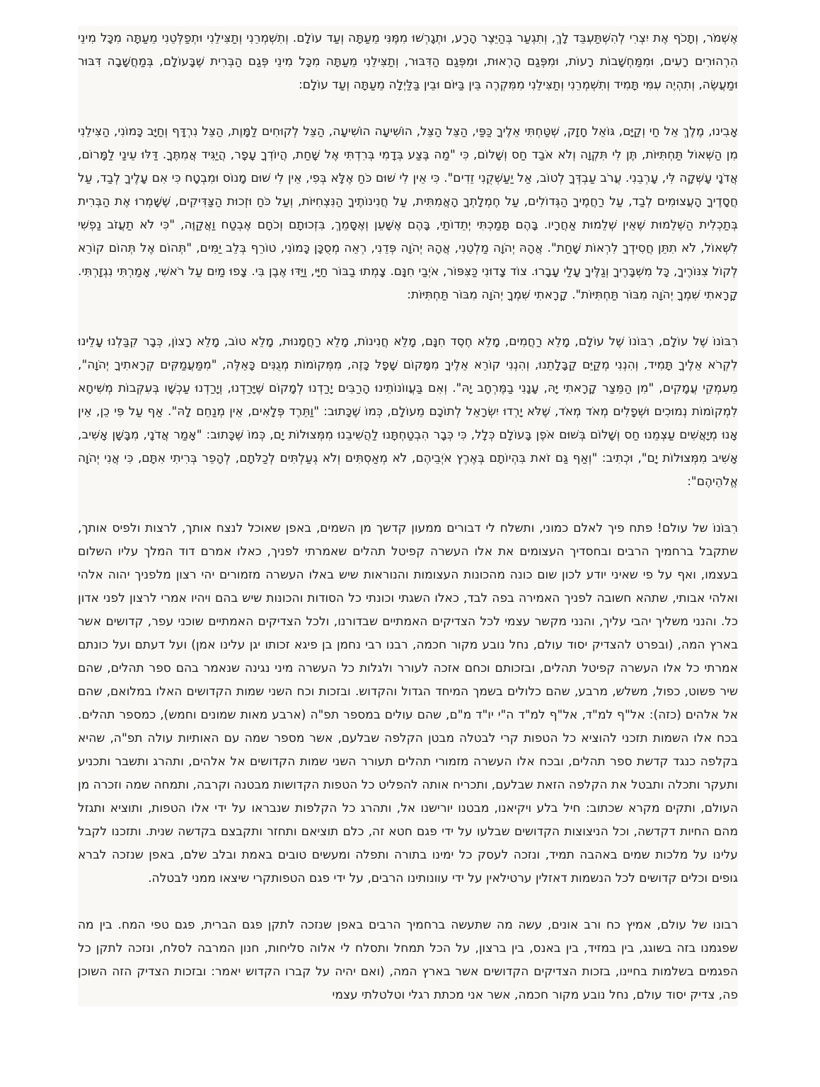אֶשְׁמֹר, וְתָכֹף אֶת יִצְרִי לְהִשְׁתַּעְבֵּד לָךְ, וְתִגְעַר בְּהַיֵּצֶר הָרָע, וּתְגָרְשׁוּ מִמֶּנִּי מֵעַתָּה וְעַד עוֹלָם. וְתִשְׁמְרֵנִי וְתַצִּילֵנִי וּתְפַלְּטֵנִי מֵעַתָּה מִכָּל מִינֵי הִרְהוּרִים רָעִים, וּמִמַּחְשָׁבוֹת רָעוֹת, וּמִפְּגַם הָרְאוּת, וּמִפְּגַם הַדִּבּוּר, וְתַצִּילֵנִי מֵעַתָּה מִכָּל מִינֵי פְּגַם הַבְּרִית שֶׁבָּעוֹלָם, בְּמַחֲשָׁבָה דִּבּוּר וּמַעֲשֶׂה, וְתִהְיֶה עִמִּי תָּמִיד וְתִשְׁמְרֵנִי וְתַצִּילֵנִי מִמִּקְרֶה בֵּין בַּיּוֹם וּבֵין בַּלַּיְלָה מֵעַתָּה וְעַד עוֹלָם:
אָבִינוּ, מֶלֶךְ אֵל חַי וְקַיָּם, גּוֹאֵל חָזָק, שְׁטַּחְתִּי אֵלֶיךָ כַּפַּי, הַצֵּל הַצֵּל, הוֹשִׁיעָה הוֹשִׁיעָה, הַצֵּל לְקוּחִים לַמָּוֶת, הַצֵּל נִרְדָּף וְחַיָּב כָּמוֹנִי, הַצִּילֵנִי מִן הַשְּׁאוֹל תַּחְתִּיּוֹת, תֶּן לִי תִּקְוָה וְלֹא אֹבַד חַס וְשָׁלוֹם, כִּי "מַה בֶּצַע בְּדָמִי בְּרִדְתִּי אֶל שָׁחַת, הֲיוֹדְךָ עָפָר, הֲיַגִּיד אֲמִתֶּךָ. דַּלּוּ עֵינַי לַמָּרוֹם, אֲדֹנָי עָשְׁקָה לִּי, עָרְבֵנִי. עֲרֹב עַבְדְּךָ לְטוֹב, אַל יַעַשְׁקֻנִי זֵדִים". כִּי אֵין לִי שׁוּם כֹּחַ אֶלָּא בְּפִי, אֵין לִי שׁוּם מָנוֹס וּמִבְטָח כִּי אִם עָלֶיךָ לְבַד, עַל חֲסָדֶיךָ הָעֲצוּמִים לְבַד, עַל רַחֲמֶיךָ הַגְּדוֹלִים, עַל חֶמְלָתְךָ הָאֲמִתִּית, עַל חֲנִינוֹתֶיךָ הַנִּצְחִיּוֹת, וְעַל כֹּחַ וּזְכוּת הַצַּדִּיקִים, שֶׁשָּׁמְרוּ אֶת הַבְּרִית בְּתַכְלִית הַשְּׁלֵמוּת שֶׁאֵין שְׁלֵמוּת אַחֲרָיו. בָּהֶם תָּמַכְתִּי יְתֵדוֹתַי, בָּהֶם אֶשָּׁעֵן וְאֶסָּמֵךְ, בִּזְכוּתָם וְכֹחָם אֶבְטַח וַאֲקַוֶּה, "כִּי לֹא תַעֲזֹב נַפְשִׁי לִשְׁאוֹל, לֹא תִתֵּן חֲסִידְךָ לִרְאוֹת שָׁחַת". אֲהָהּ יְהֹוָה מַלְטֵנִי, אֲהָהּ יְהֹוָה פְּדֵנִי, רְאֵה מְסֻכָּן כָּמוֹנִי, טוֹרֵף בְּלֵב יַמִּים, "תְּהוֹם אֶל תְּהוֹם קוֹרֵא לְקוֹל צִנּוֹרֶיךָ, כָּל מִשְׁבָּרֶיךָ וְגַלֶּיךָ עָלַי עָבָרוּ. צוֹד צָדוּנִי כַּצִּפּוֹר, אֹיְבַי חִנָּם. צָמְתוּ בַבּוֹר חַיָּי, וַיַּדּוּ אֶבֶן בִּי. צָפוּ מַיִם עַל רֹאשִׁי, אָמַרְתִּי נִגְזָרְתִּי. קָרָאתִי שִׁמְךָ יְהֹוָה מִבּוֹר תַּחְתִּיּוֹת". קָרָאתִי שִׁמְךָ יְהֹוָה מִבּוֹר תַּחְתִּיּוֹת:
רִבּוֹנוֹ שֶׁל עוֹלָם, רִבּוֹנוֹ שֶׁל עוֹלָם, מָלֵא רַחֲמִים, מָלֵא חֶסֶד חִנָּם, מָלֵא חֲנִינוֹת, מָלֵא רַחֲמָנוּת, מָלֵא טוֹב, מָלֵא רָצוֹן, כְּבָר קִבַּלְנוּ עָלֵינוּ לִקְרֹא אֵלֶיךָ תָּמִיד, וְהִנְנִי מְקַיֵּם קַבָּלָתֵנוּ, וְהִנְנִי קוֹרֵא אֵלֶיךָ מִמָּקוֹם שָׁפָל כָּזֶה, מִמְּקוֹמוֹת מְגֻנִּים כָּאֵלֶּה, "מִמַּעֲמַקִּים קְרָאתִיךָ יְהֹוָה", מֵעִמְקֵי עֲמָקִים, "מִן הַמֵּצַר קָרָאתִי יָּהּ, עָנָנִי בַמֶּרְחָב יָהּ". וְאִם בַּעֲווֹנוֹתֵינוּ הָרַבִּים יָרַדְנוּ לְמָקוֹם שֶׁיָּרַדְנוּ, וְיָרַדְנוּ עַכְשָׁו בְּעִקְּבוֹת מְשִׁיחָא לִמְקוֹמוֹת נְמוּכִים וּשְׁפָלִים מְאֹד מְאֹד, שֶׁלֹּא יָרְדוּ יִשְׂרָאֵל לְתוֹכָם מֵעוֹלָם, כְּמוֹ שֶׁכָּתוּב: "וַתֵּרֶד פְּלָאִים, אֵין מְנַחֵם לָהּ". אַף עַל פִּי כֵן, אֵין אָנוּ מְיָאֲשִׁים עַצְמֵנוּ חַס וְשָׁלוֹם בְּשׁוּם אֹפֶן בָּעוֹלָם כְּלָל, כִּי כְּבָר הִבְטַחְתָּנוּ לַהֲשִׁיבֵנוּ מִמְּצוּלוֹת יָם, כְּמוֹ שֶׁכָּתוּב: "אָמַר אֲדֹנָי, מִבָּשָׁן אָשִׁיב, אָשִׁיב מִמְּצוּלוֹת יָם", וּכְתִיב: "וְאַף גַּם זֹאת בִּהְיוֹתָם בְּאֶרֶץ אֹיְבֵיהֶם, לֹא מְאַסְתִּים וְלֹא גְעַלְתִּים לְכַלֹּתָם, לְהָפֵר בְּרִיתִי אִתָּם, כִּי אֲנִי יְהֹוָה אֱלֹהֵיהֶם":
רִבּוֹנוֹ של עולם! פתח פיך לאלם כמוני, ותשלח לי דבורים ממעון קדשך מן השמים, באפן שאוכל לנצח אותך, לרצות ולפיס אותך, שתקבל ברחמיך הרבים ובחסדיך העצומים את אלו העשרה קפיטל תהלים שאמרתי לפניך, כאלו אמרם דוד המלך עליו השלום בעצמו, ואף על פי שאיני יודע לכון שום כונה מהכונות העצומות והנוראות שיש באלו העשרה מזמורים יהי רצון מלפניך יהוה אלהי ואלהי אבותי, שתהא חשובה לפניך האמירה בפה לבד, כאלו השגתי וכונתי כל הסודות והכונות שיש בהם ויהיו אמרי לרצון לפני אדון כל. והנני משליך יהבי עליך, והנני מקשר עצמי לכל הצדיקים האמתיים שבדורנו, ולכל הצדיקים האמתיים שוכני עפר, קדושים אשר בארץ המה, (ובפרט להצדיק יסוד עולם, נחל נובע מקור חכמה, רבנו רבי נחמן בן פיגא זכותו יגן עלינו אמן) ועל דעתם ועל כונתם אמרתי כל אלו העשרה קפיטל תהלים, ובזכותם וכחם אזכה לעורר ולגלות כל העשרה מיני נגינה שנאמר בהם ספר תהלים, שהם שיר פשוט, כפול, משלש, מרבע, שהם כלולים בשמך המיחד הגדול והקדוש. ובזכות וכח השני שמות הקדושים האלו במלואם, שהם אל אלהים (כזה): אל"ף למ"ד, אל"ף למ"ד ה"י יו"ד מ"ם, שהם עולים במספר תפ"ה (ארבע מאות שמונים וחמש), כמספר תהלים. בכח אלו השמות תזכני להוציא כל הטפות קרי לבטלה מבטן הקלפה שבלעם, אשר מספר שמה עם האותיות עולה תפ"ה, שהיא בקלפה כנגד קדשת ספר תהלים, ובכח אלו העשרה מזמורי תהלים תעורר השני שמות הקדושים אל אלהים, ותהרג ותשבר ותכניע ותעקר ותכלה ותבטל את הקלפה הזאת שבלעם, ותכריח אותה להפליט כל הטפות הקדושות מבטנה וקרבה, ותמחה שמה וזכרה מן העולם, ותקים מקרא שכתוב: חיל בלע ויקיאנו, מבטנו יורישנו אל, ותהרג כל הקלפות שנבראו על ידי אלו הטפות, ותוציא ותגזל מהם החיות דקדשה, וכל הניצוצות הקדושים שבלעו על ידי פגם חטא זה, כלם תוציאם ותחזר ותקבצם בקדשה שנית. ותזכנו לקבל עלינו על מלכות שמים באהבה תמיד, ונזכה לעסק כל ימינו בתורה ותפלה ומעשים טובים באמת ובלב שלם, באפן שנזכה לברא גופים וכלים קדושים לכל הנשמות דאזלין ערטילאין על ידי עוונותינו הרבים, על ידי פגם הטפותקרי שיצאו ממני לבטלה.
רבונו של עולם, אמיץ כח ורב אונים, עשה מה שתעשה ברחמיך הרבים באפן שנזכה לתקן פגם הברית, פגם טפי המח. בין מה שפגמנו בזה בשוגג, בין במזיד, בין באנס, בין ברצון, על הכל תמחל ותסלח לי אלוה סליחות, חנון המרבה לסלח, ונזכה לתקן כל הפגמים בשלמות בחיינו, בזכות הצדיקים הקדושים אשר בארץ המה, (ואם יהיה על קברו הקדוש יאמר: ובזכות הצדיק הזה השוכן פה, צדיק יסוד עולם, נחל נובע מקור חכמה, אשר אני מכתת רגלי וטלטלתי עצמי